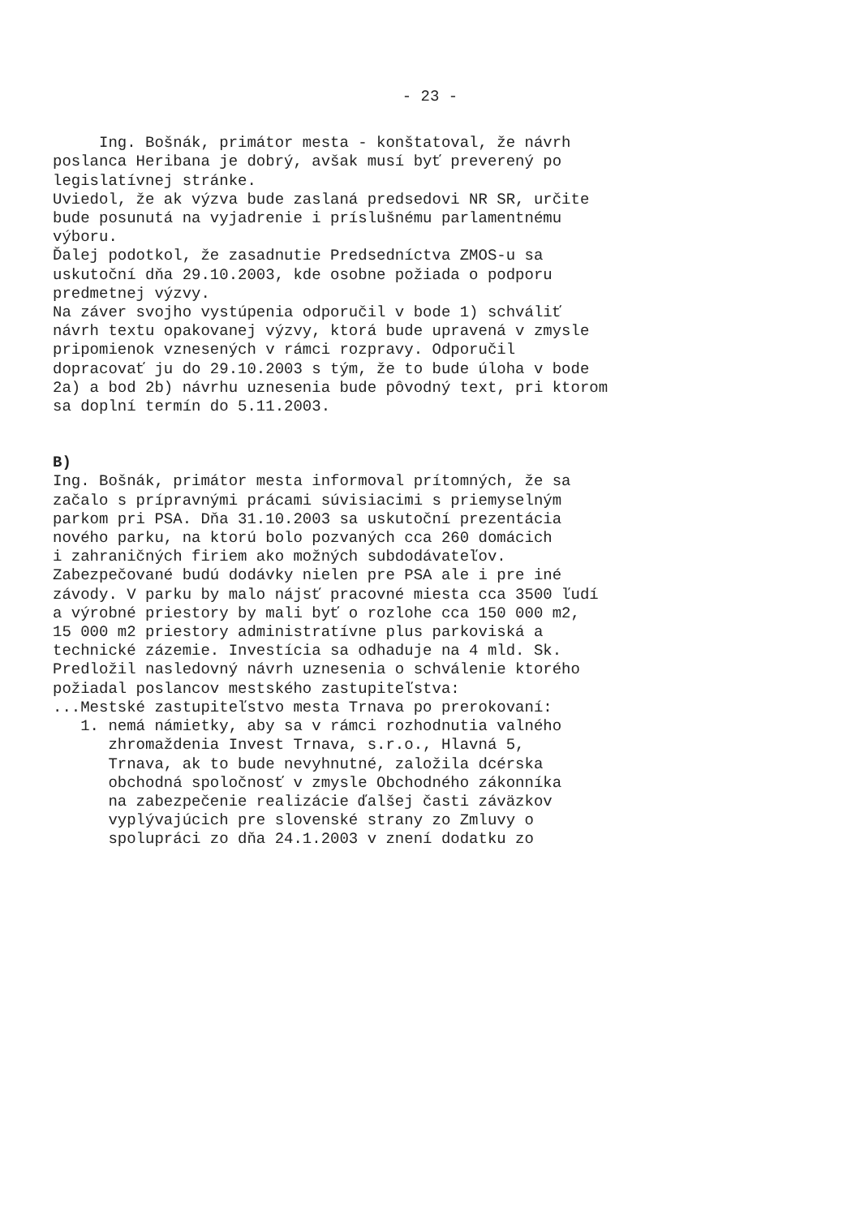- 23 -
Ing. Bošnák, primátor mesta - konštatoval, že návrh poslanca Heribana je dobrý, avšak musí byť preverený po legislatívnej stránke. Uviedol, že ak výzva bude zaslaná predsedovi NR SR, určite bude posunutá na vyjadrenie i príslušnému parlamentnému výboru. Ďalej podotkol, že zasadnutie Predsedníctva ZMOS-u sa uskutoční dňa 29.10.2003, kde osobne požiada o podporu predmetnej výzvy. Na záver svojho vystúpenia odporučil v bode 1) schváliť návrh textu opakovanej výzvy, ktorá bude upravená v zmysle pripomienok vznesených v rámci rozpravy. Odporučil dopracovať ju do 29.10.2003 s tým, že to bude úloha v bode 2a) a bod 2b) návrhu uznesenia bude pôvodný text, pri ktorom sa doplní termín do 5.11.2003.
B) Ing. Bošnák, primátor mesta informoval prítomných, že sa začalo s prípravnými prácami súvisiacimi s priemyselným parkom pri PSA. Dňa 31.10.2003 sa uskutoční prezentácia nového parku, na ktorú bolo pozvaných cca 260 domácich i zahraničných firiem ako možných subdodávateľov. Zabezpečované budú dodávky nielen pre PSA ale i pre iné závody. V parku by malo nájsť pracovné miesta cca 3500 ľudí a výrobné priestory by mali byť o rozlohe cca 150 000 m2, 15 000 m2 priestory administratívne plus parkoviská a technické zázemie. Investícia sa odhaduje na 4 mld. Sk. Predložil nasledovný návrh uznesenia o schválenie ktorého požiadal poslancov mestského zastupiteľstva: ...Mestské zastupiteľstvo mesta Trnava po prerokovaní: 1. nemá námietky, aby sa v rámci rozhodnutia valného zhromaždenia Invest Trnava, s.r.o., Hlavná 5, Trnava, ak to bude nevyhnutné, založila dcérska obchodná spoločnosť v zmysle Obchodného zákonníka na zabezpečenie realizácie ďalšej časti záväzkov vyplývajúcich pre slovenské strany zo Zmluvy o spolupráci zo dňa 24.1.2003 v znení dodatku zo